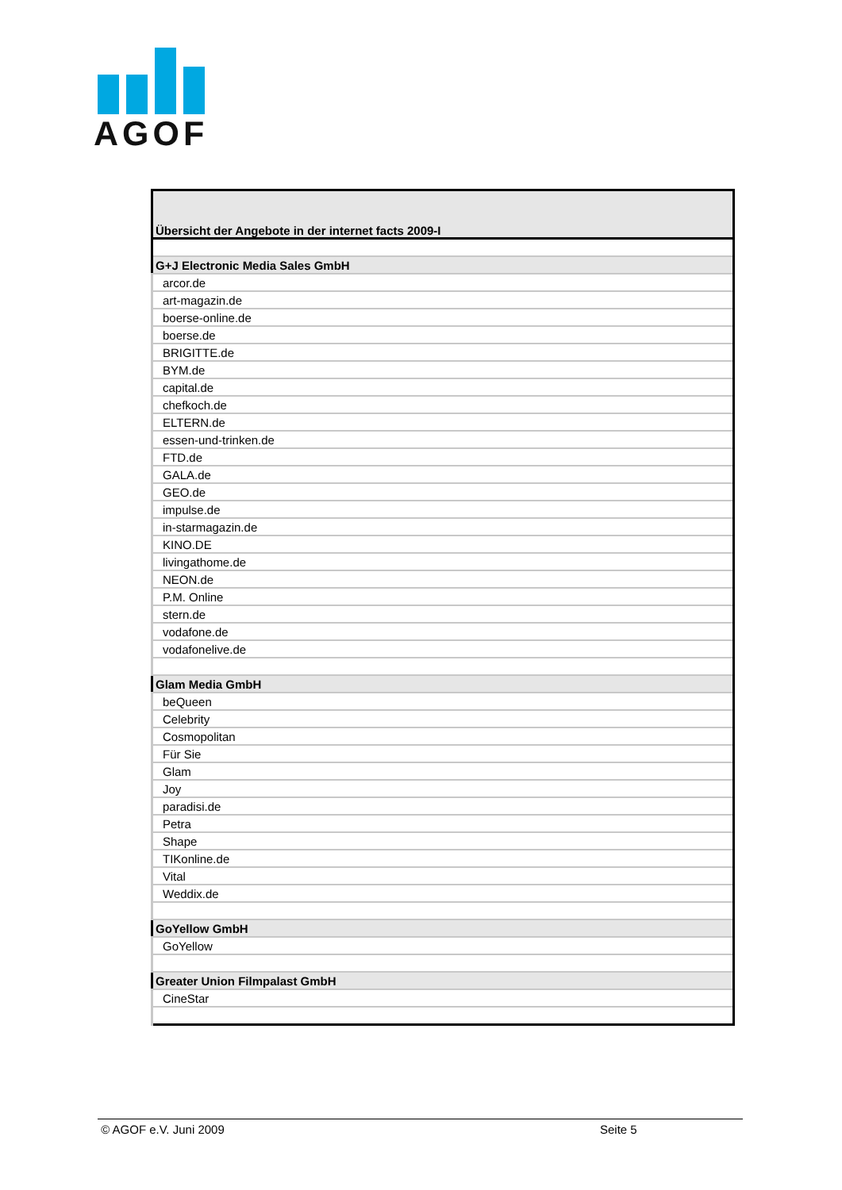AGOF
| Übersicht der Angebote in der internet facts 2009-I |
| G+J Electronic Media Sales GmbH |
| arcor.de |
| art-magazin.de |
| boerse-online.de |
| boerse.de |
| BRIGITTE.de |
| BYM.de |
| capital.de |
| chefkoch.de |
| ELTERN.de |
| essen-und-trinken.de |
| FTD.de |
| GALA.de |
| GEO.de |
| impulse.de |
| in-starmagazin.de |
| KINO.DE |
| livingathome.de |
| NEON.de |
| P.M. Online |
| stern.de |
| vodafone.de |
| vodafonelive.de |
| Glam Media GmbH |
| beQueen |
| Celebrity |
| Cosmopolitan |
| Für Sie |
| Glam |
| Joy |
| paradisi.de |
| Petra |
| Shape |
| TIKonline.de |
| Vital |
| Weddix.de |
| GoYellow GmbH |
| GoYellow |
| Greater Union Filmpalast GmbH |
| CineStar |
© AGOF e.V. Juni 2009 Seite 5